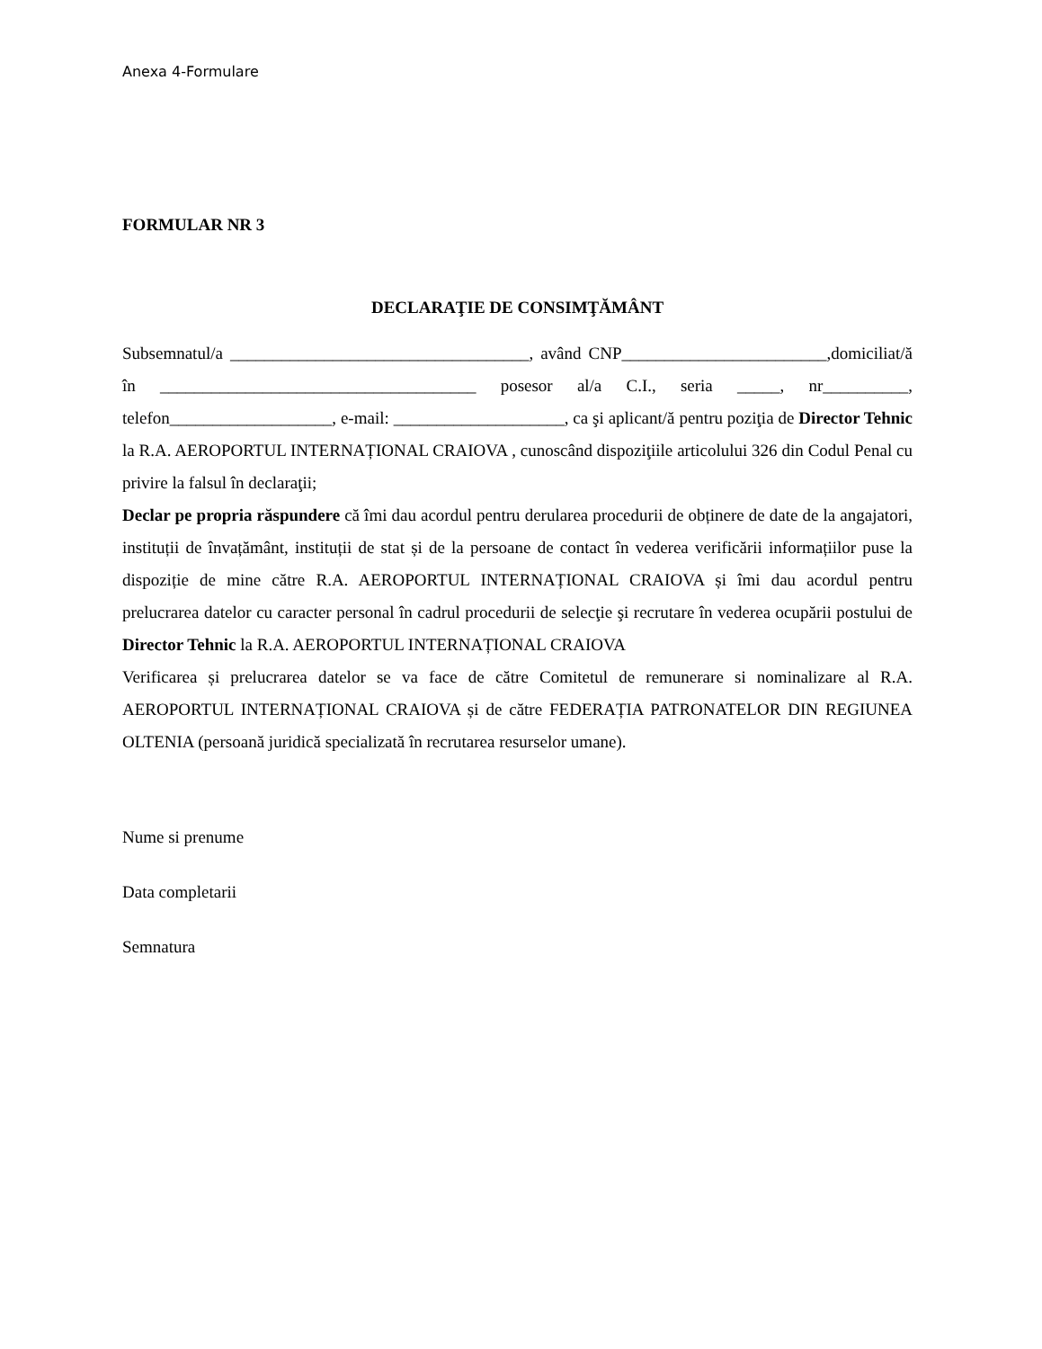Anexa 4-Formulare
FORMULAR NR 3
DECLARAŢIE DE CONSIMŢĂMÂNT
Subsemnatul/a ___________________________________, având CNP________________________,domiciliat/ă în _____________________________________ posesor al/a C.I., seria _____, nr__________, telefon___________________, e-mail: ____________________, ca şi aplicant/ă pentru poziţia de Director Tehnic la R.A. AEROPORTUL INTERNAȚIONAL CRAIOVA , cunoscând dispoziţiile articolului 326 din Codul Penal cu privire la falsul în declaraţii;
Declar pe propria răspundere că îmi dau acordul pentru derularea procedurii de obținere de date de la angajatori, instituții de învațământ, instituții de stat și de la persoane de contact în vederea verificării informațiilor puse la dispoziție de mine către R.A. AEROPORTUL INTERNAȚIONAL CRAIOVA și îmi dau acordul pentru prelucrarea datelor cu caracter personal în cadrul procedurii de selecţie şi recrutare în vederea ocupării postului de Director Tehnic la R.A. AEROPORTUL INTERNAȚIONAL CRAIOVA
Verificarea și prelucrarea datelor se va face de către Comitetul de remunerare si nominalizare al R.A. AEROPORTUL INTERNAȚIONAL CRAIOVA și de către FEDERAȚIA PATRONATELOR DIN REGIUNEA OLTENIA (persoană juridică specializată în recrutarea resurselor umane).
Nume si prenume
Data completarii
Semnatura